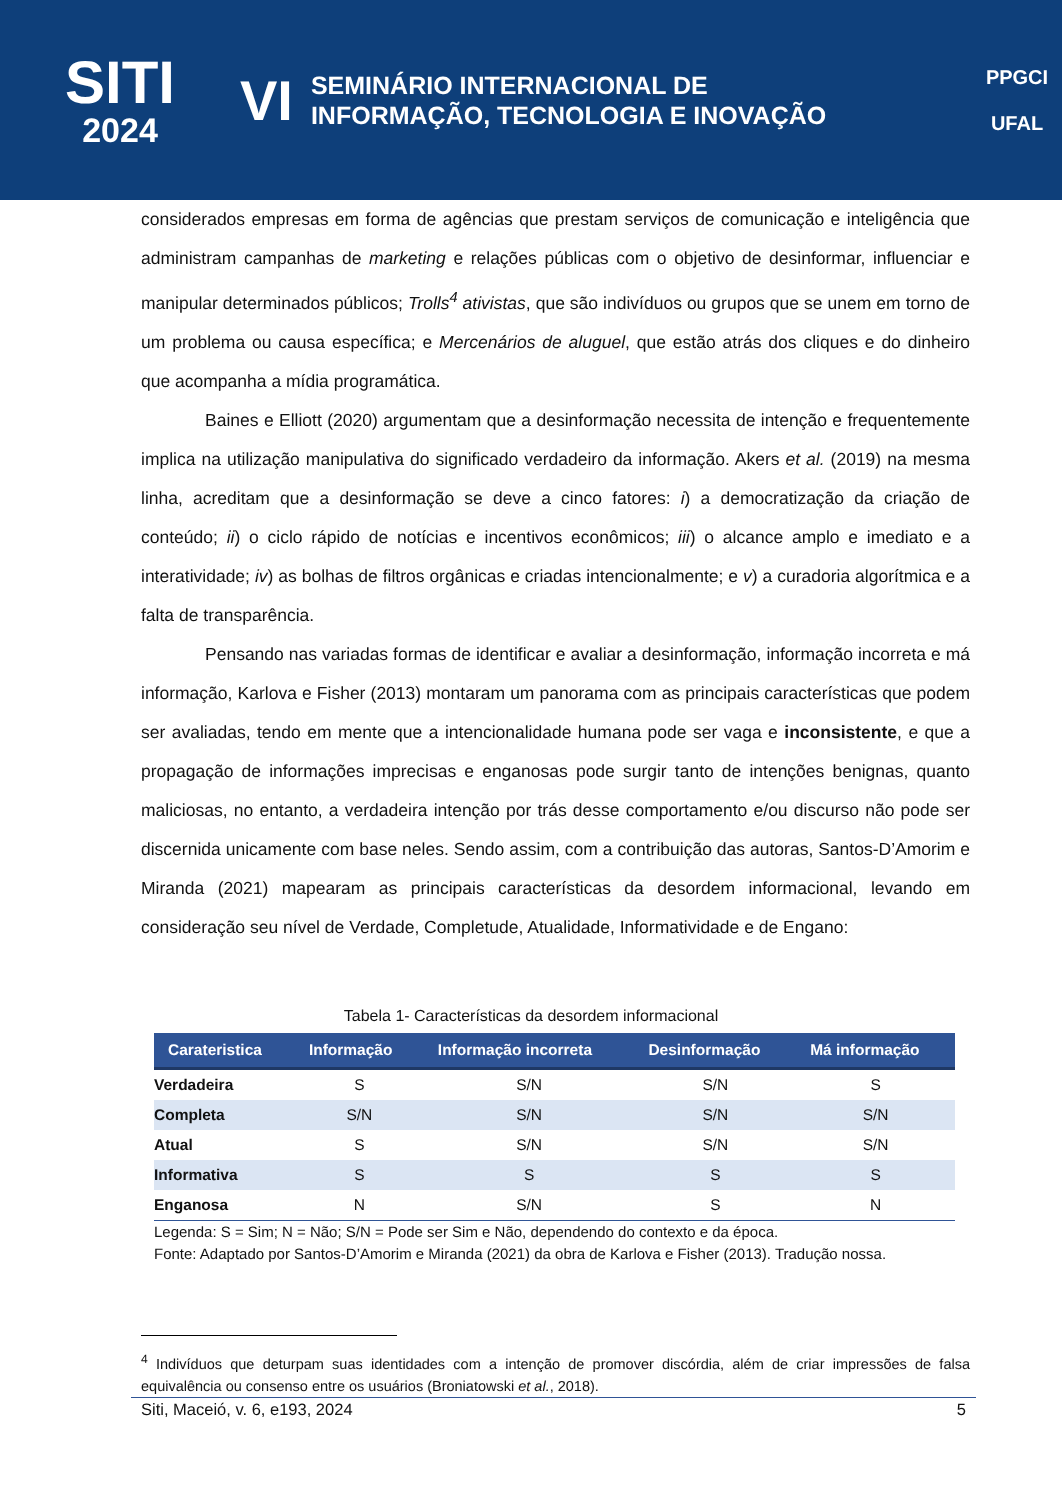SITI
2024
VI
SEMINÁRIO INTERNACIONAL DE
INFORMAÇÃO, TECNOLOGIA E INOVAÇÃO
PPGCI
UFAL
considerados empresas em forma de agências que prestam serviços de comunicação e inteligência que administram campanhas de marketing e relações públicas com o objetivo de desinformar, influenciar e manipular determinados públicos; Trolls<sup>4</sup> ativistas, que são indivíduos ou grupos que se unem em torno de um problema ou causa específica; e Mercenários de aluguel, que estão atrás dos cliques e do dinheiro que acompanha a mídia programática.
Baines e Elliott (2020) argumentam que a desinformação necessita de intenção e frequentemente implica na utilização manipulativa do significado verdadeiro da informação. Akers et al. (2019) na mesma linha, acreditam que a desinformação se deve a cinco fatores: i) a democratização da criação de conteúdo; ii) o ciclo rápido de notícias e incentivos econômicos; iii) o alcance amplo e imediato e a interatividade; iv) as bolhas de filtros orgânicas e criadas intencionalmente; e v) a curadoria algorítmica e a falta de transparência.
Pensando nas variadas formas de identificar e avaliar a desinformação, informação incorreta e má informação, Karlova e Fisher (2013) montaram um panorama com as principais características que podem ser avaliadas, tendo em mente que a intencionalidade humana pode ser vaga e inconsistente, e que a propagação de informações imprecisas e enganosas pode surgir tanto de intenções benignas, quanto maliciosas, no entanto, a verdadeira intenção por trás desse comportamento e/ou discurso não pode ser discernida unicamente com base neles. Sendo assim, com a contribuição das autoras, Santos-D’Amorim e Miranda (2021) mapearam as principais características da desordem informacional, levando em consideração seu nível de Verdade, Completude, Atualidade, Informatividade e de Engano:
Tabela 1- Características da desordem informacional
| Carateristica | Informação | Informação incorreta | Desinformação | Má informação |
| --- | --- | --- | --- | --- |
| Verdadeira | S | S/N | S/N | S |
| Completa | S/N | S/N | S/N | S/N |
| Atual | S | S/N | S/N | S/N |
| Informativa | S | S | S | S |
| Enganosa | N | S/N | S | N |
Legenda: S = Sim; N = Não; S/N = Pode ser Sim e Não, dependendo do contexto e da época.
Fonte: Adaptado por Santos-D’Amorim e Miranda (2021) da obra de Karlova e Fisher (2013). Tradução nossa.
<sup>4</sup> Indivíduos que deturpam suas identidades com a intenção de promover discórdia, além de criar impressões de falsa equivalência ou consenso entre os usuários (Broniatowski et al., 2018).
Siti, Maceió, v. 6, e193, 2024 5